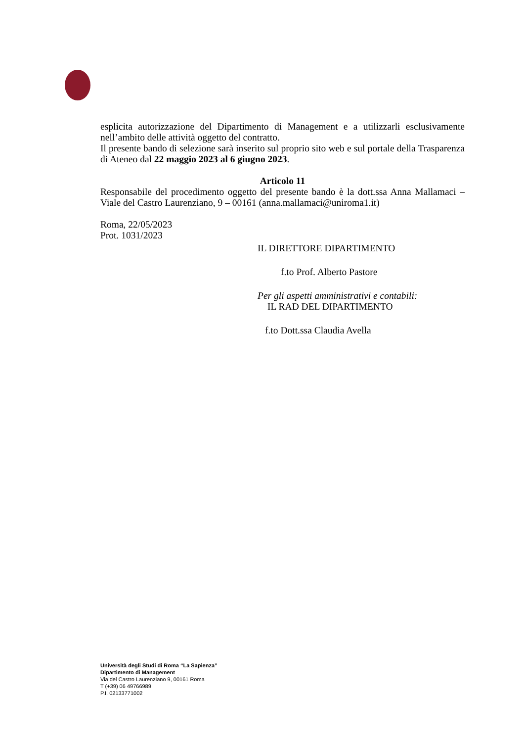esplicita autorizzazione del Dipartimento di Management e a utilizzarli esclusivamente nell’ambito delle attività oggetto del contratto.
Il presente bando di selezione sarà inserito sul proprio sito web e sul portale della Trasparenza di Ateneo dal 22 maggio 2023 al 6 giugno 2023.
Articolo 11
Responsabile del procedimento oggetto del presente bando è la dott.ssa Anna Mallamaci – Viale del Castro Laurenziano, 9 – 00161 (anna.mallamaci@uniroma1.it)
Roma, 22/05/2023
Prot. 1031/2023
IL DIRETTORE DIPARTIMENTO
f.to Prof. Alberto Pastore
Per gli aspetti amministrativi e contabili:
IL RAD DEL DIPARTIMENTO
f.to Dott.ssa Claudia Avella
Università degli Studi di Roma “La Sapienza”
Dipartimento di Management
Via del Castro Laurenziano 9, 00161 Roma
T (+39) 06 49766989
P.I. 02133771002